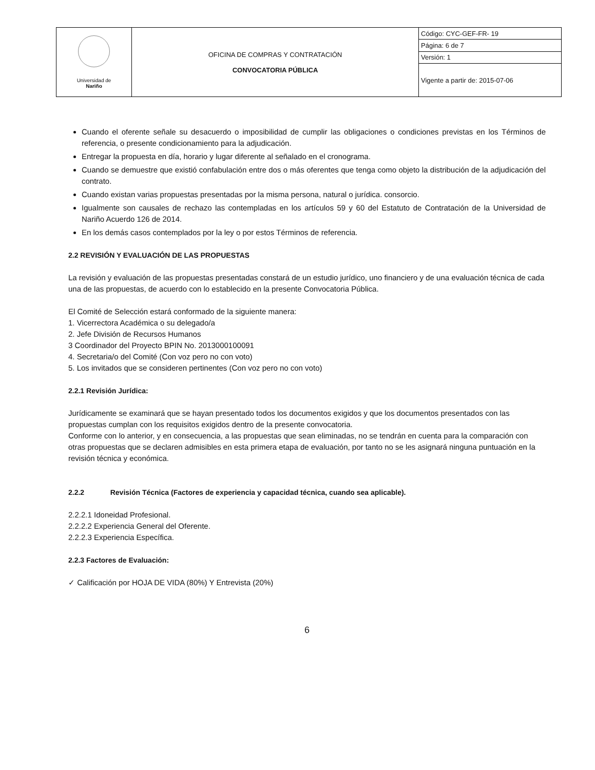| Universidad de Nariño | OFICINA DE COMPRAS Y CONTRATACIÓN CONVOCATORIA PÚBLICA | Código: CYC-GEF-FR- 19 |
| | | Página: 6 de 7 |
| | | Versión: 1 |
| | | Vigente a partir de: 2015-07-06 |
Cuando el oferente señale su desacuerdo o imposibilidad de cumplir las obligaciones o condiciones previstas en los Términos de referencia, o presente condicionamiento para la adjudicación.
Entregar la propuesta en día, horario y lugar diferente al señalado en el cronograma.
Cuando se demuestre que existió confabulación entre dos o más oferentes que tenga como objeto la distribución de la adjudicación del contrato.
Cuando existan varias propuestas presentadas por la misma persona, natural o jurídica. consorcio.
Igualmente son causales de rechazo las contempladas en los artículos 59 y 60 del Estatuto de Contratación de la Universidad de Nariño Acuerdo 126 de 2014.
En los demás casos contemplados por la ley o por estos Términos de referencia.
2.2 REVISIÓN Y EVALUACIÓN DE LAS PROPUESTAS
La revisión y evaluación de las propuestas presentadas constará de un estudio jurídico, uno financiero y de una evaluación técnica de cada una de las propuestas, de acuerdo con lo establecido en la presente Convocatoria Pública.
El Comité de Selección estará conformado de la siguiente manera:
1. Vicerrectora Académica o su delegado/a
2. Jefe División de Recursos Humanos
3 Coordinador del Proyecto BPIN No. 2013000100091
4. Secretaria/o del Comité (Con voz pero no con voto)
5. Los invitados que se consideren pertinentes (Con voz pero no con voto)
2.2.1 Revisión Jurídica:
Jurídicamente se examinará que se hayan presentado todos los documentos exigidos y que los documentos presentados con las propuestas cumplan con los requisitos exigidos dentro de la presente convocatoria.
Conforme con lo anterior, y en consecuencia, a las propuestas que sean eliminadas, no se tendrán en cuenta para la comparación con otras propuestas que se declaren admisibles en esta primera etapa de evaluación, por tanto no se les asignará ninguna puntuación en la revisión técnica y económica.
2.2.2 Revisión Técnica (Factores de experiencia y capacidad técnica, cuando sea aplicable).
2.2.2.1 Idoneidad Profesional.
2.2.2.2 Experiencia General del Oferente.
2.2.2.3 Experiencia Específica.
2.2.3 Factores de Evaluación:
✓ Calificación por HOJA DE VIDA (80%) Y Entrevista (20%)
6